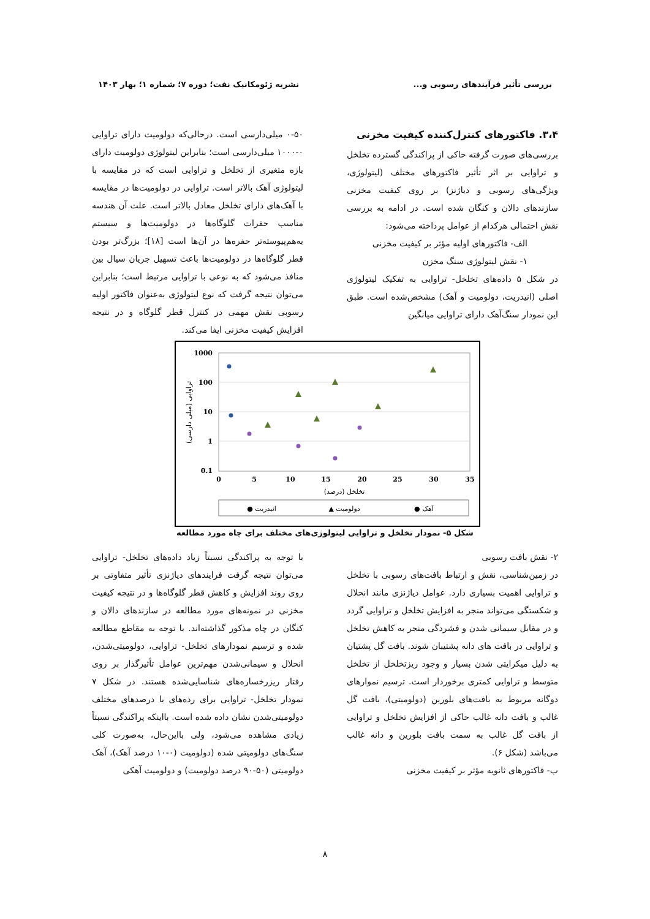بررسی تأثیر فرآیندهای رسوبی و... نشریه ژئومکانیک نفت؛ دوره ۷؛ شماره ۱؛ بهار ۱۴۰۳
۳،۴. فاکتورهای کنترل‌کننده کیفیت مخزنی
بررسی‌های صورت گرفته حاکی از پراکندگی گسترده تخلخل و تراوایی بر اثر تأثیر فاکتورهای مختلف (لیتولوژی، ویژگی‌های رسوبی و دیاژنز) بر روی کیفیت مخزنی سازندهای دالان و کنگان شده است. در ادامه به بررسی نقش احتمالی هرکدام از عوامل پرداخته می‌شود:
الف- فاکتورهای اولیه مؤثر بر کیفیت مخزنی
۱- نقش لیتولوژی سنگ مخزن
در شکل ۵ داده‌های تخلخل- تراوایی به تفکیک لیتولوژی اصلی (انیدریت، دولومیت و آهک) مشخص‌شده است. طبق این نمودار سنگ‌آهک دارای تراوایی میانگین
۰-۵۰ میلی‌دارسی است. درحالی‌که دولومیت دارای تراوایی ۰-۱۰۰۰ میلی‌دارسی است؛ بنابراین لیتولوژی دولومیت دارای بازه متغیری از تخلخل و تراوایی است که در مقایسه با لیتولوژی آهک بالاتر است. تراوایی در دولومیت‌ها در مقایسه با آهک‌های دارای تخلخل معادل بالاتر است. علت آن هندسه مناسب حفرات گلوگاه‌ها در دولومیت‌ها و سیستم به‌هم‌پیوسته‌تر حفره‌ها در آن‌ها است [۱۸]؛ بزرگ‌تر بودن قطر گلوگاه‌ها در دولومیت‌ها باعث تسهیل جریان سیال بین منافذ می‌شود که به نوعی با تراوایی مرتبط است؛ بنابراین می‌توان نتیجه گرفت که نوع لیتولوژی به‌عنوان فاکتور اولیه رسوبی نقش مهمی در کنترل قطر گلوگاه و در نتیجه افزایش کیفیت مخزنی ایفا می‌کند.
1000
100
10
1
0.1
0
5
10
15
20
25
30
35
تخلخل (درصد)
تراوایی (میلی دارسی)
● انیدریت
▲ دولومیت
● آهک
شکل ۵- نمودار تخلخل و تراوایی لیتولوژی‌های مختلف برای چاه مورد مطالعه
۲- نقش بافت رسوبی
در زمین‌شناسی، نقش و ارتباط بافت‌های رسوبی با تخلخل و تراوایی اهمیت بسیاری دارد. عوامل دیاژنزی مانند انحلال و شکستگی می‌تواند منجر به افزایش تخلخل و تراوایی گردد و در مقابل سیمانی شدن و فشردگی منجر به کاهش تخلخل و تراوایی در بافت های دانه پشتیبان شوند. بافت گل پشتیان به دلیل میکرایتی شدن بسیار و وجود ریزتخلخل از تخلخل متوسط و تراوایی کمتری برخوردار است. ترسیم نموارهای دوگانه مربوط به بافت‌های بلورین (دولومیتی)، بافت گل غالب و بافت دانه غالب حاکی از افزایش تخلخل و تراوایی از بافت گل غالب به سمت بافت بلورین و دانه غالب می‌باشد (شکل ۶).
ب- فاکتورهای ثانویه مؤثر بر کیفیت مخزنی
با توجه به پراکندگی نسبتاً زیاد داده‌های تخلخل- تراوایی می‌توان نتیجه گرفت فرایندهای دیاژنزی تأثیر متفاوتی بر روی روند افزایش و کاهش قطر گلوگاه‌ها و در نتیجه کیفیت مخزنی در نمونه‌های مورد مطالعه در سازندهای دالان و کنگان در چاه مذکور گذاشته‌اند. با توجه به مقاطع مطالعه شده و ترسیم نمودارهای تخلخل- تراوایی، دولومیتی‌شدن، انحلال و سیمانی‌شدن مهم‌ترین عوامل تأثیرگذار بر روی رفتار ریزرخساره‌های شناسایی‌شده هستند. در شکل ۷ نمودار تخلخل- تراوایی برای رده‌های با درصدهای مختلف دولومیتی‌شدن نشان داده شده است. بااینکه پراکندگی نسبتاً زیادی مشاهده می‌شود، ولی بااین‌حال، به‌صورت کلی سنگ‌های دولومیتی شده (دولومیت (۰-۱۰ درصد آهک)، آهک دولومیتی (۵۰-۹۰ درصد دولومیت) و دولومیت آهکی
۸